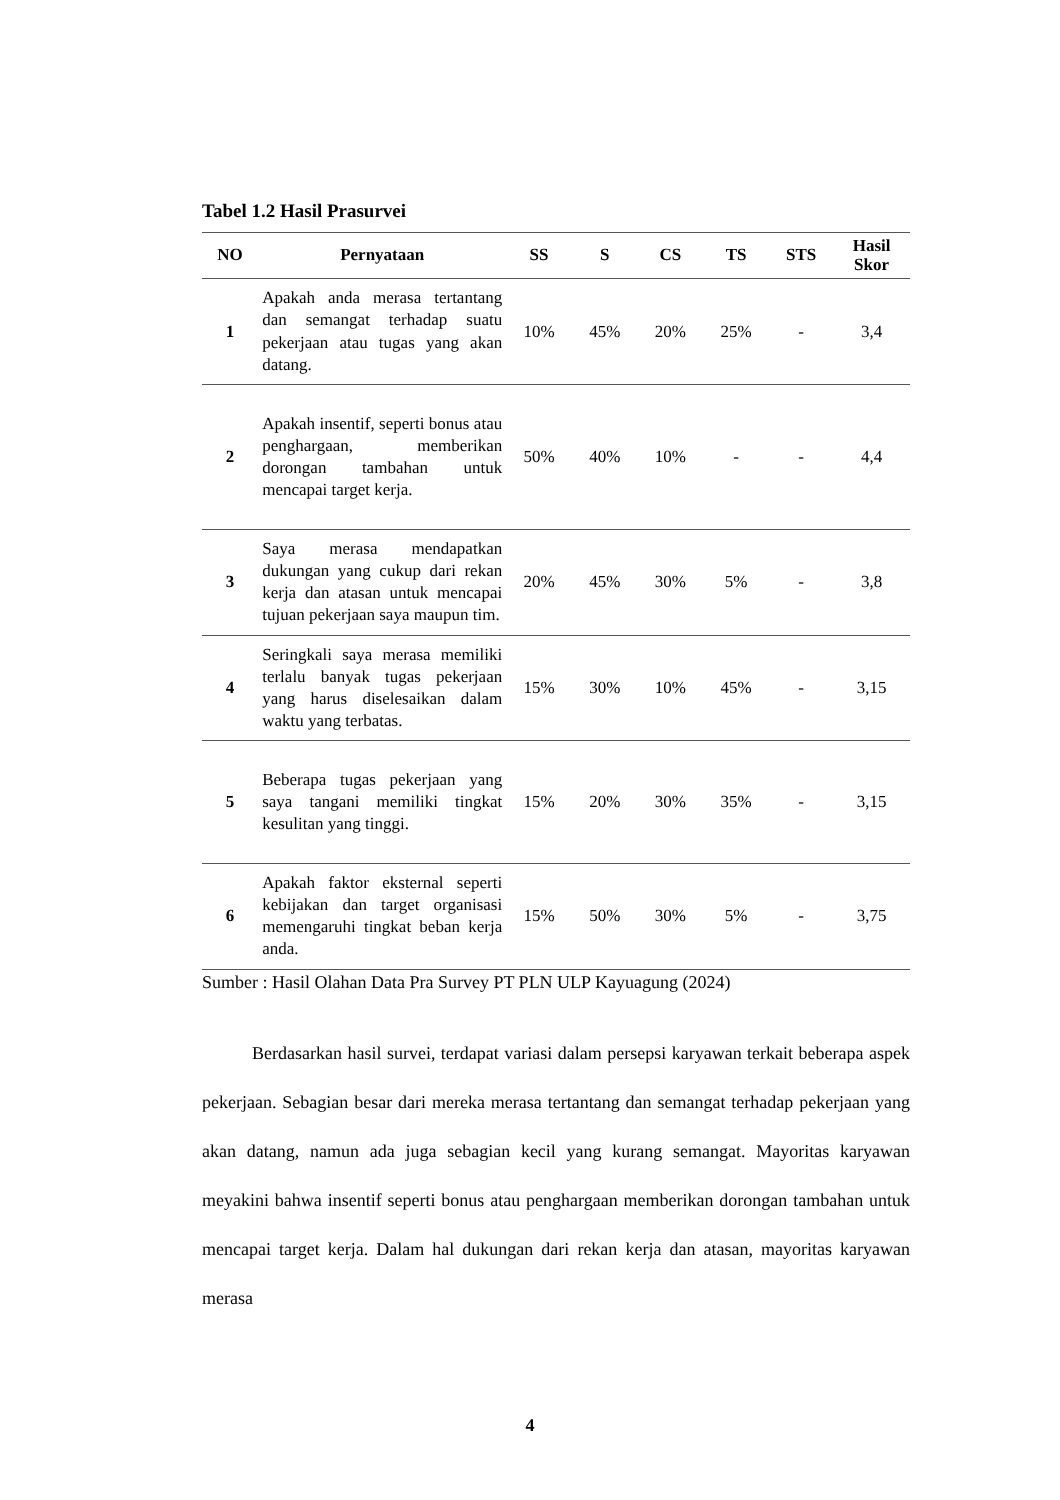Tabel 1.2 Hasil Prasurvei
| NO | Pernyataan | SS | S | CS | TS | STS | Hasil Skor |
| --- | --- | --- | --- | --- | --- | --- | --- |
| 1 | Apakah anda merasa tertantang dan semangat terhadap suatu pekerjaan atau tugas yang akan datang. | 10% | 45% | 20% | 25% | - | 3,4 |
| 2 | Apakah insentif, seperti bonus atau penghargaan, memberikan dorongan tambahan untuk mencapai target kerja. | 50% | 40% | 10% | - | - | 4,4 |
| 3 | Saya merasa mendapatkan dukungan yang cukup dari rekan kerja dan atasan untuk mencapai tujuan pekerjaan saya maupun tim. | 20% | 45% | 30% | 5% | - | 3,8 |
| 4 | Seringkali saya merasa memiliki terlalu banyak tugas pekerjaan yang harus diselesaikan dalam waktu yang terbatas. | 15% | 30% | 10% | 45% | - | 3,15 |
| 5 | Beberapa tugas pekerjaan yang saya tangani memiliki tingkat kesulitan yang tinggi. | 15% | 20% | 30% | 35% | - | 3,15 |
| 6 | Apakah faktor eksternal seperti kebijakan dan target organisasi memengaruhi tingkat beban kerja anda. | 15% | 50% | 30% | 5% | - | 3,75 |
Sumber : Hasil Olahan Data Pra Survey PT PLN ULP Kayuagung (2024)
Berdasarkan hasil survei, terdapat variasi dalam persepsi karyawan terkait beberapa aspek pekerjaan. Sebagian besar dari mereka merasa tertantang dan semangat terhadap pekerjaan yang akan datang, namun ada juga sebagian kecil yang kurang semangat. Mayoritas karyawan meyakini bahwa insentif seperti bonus atau penghargaan memberikan dorongan tambahan untuk mencapai target kerja. Dalam hal dukungan dari rekan kerja dan atasan, mayoritas karyawan merasa
4